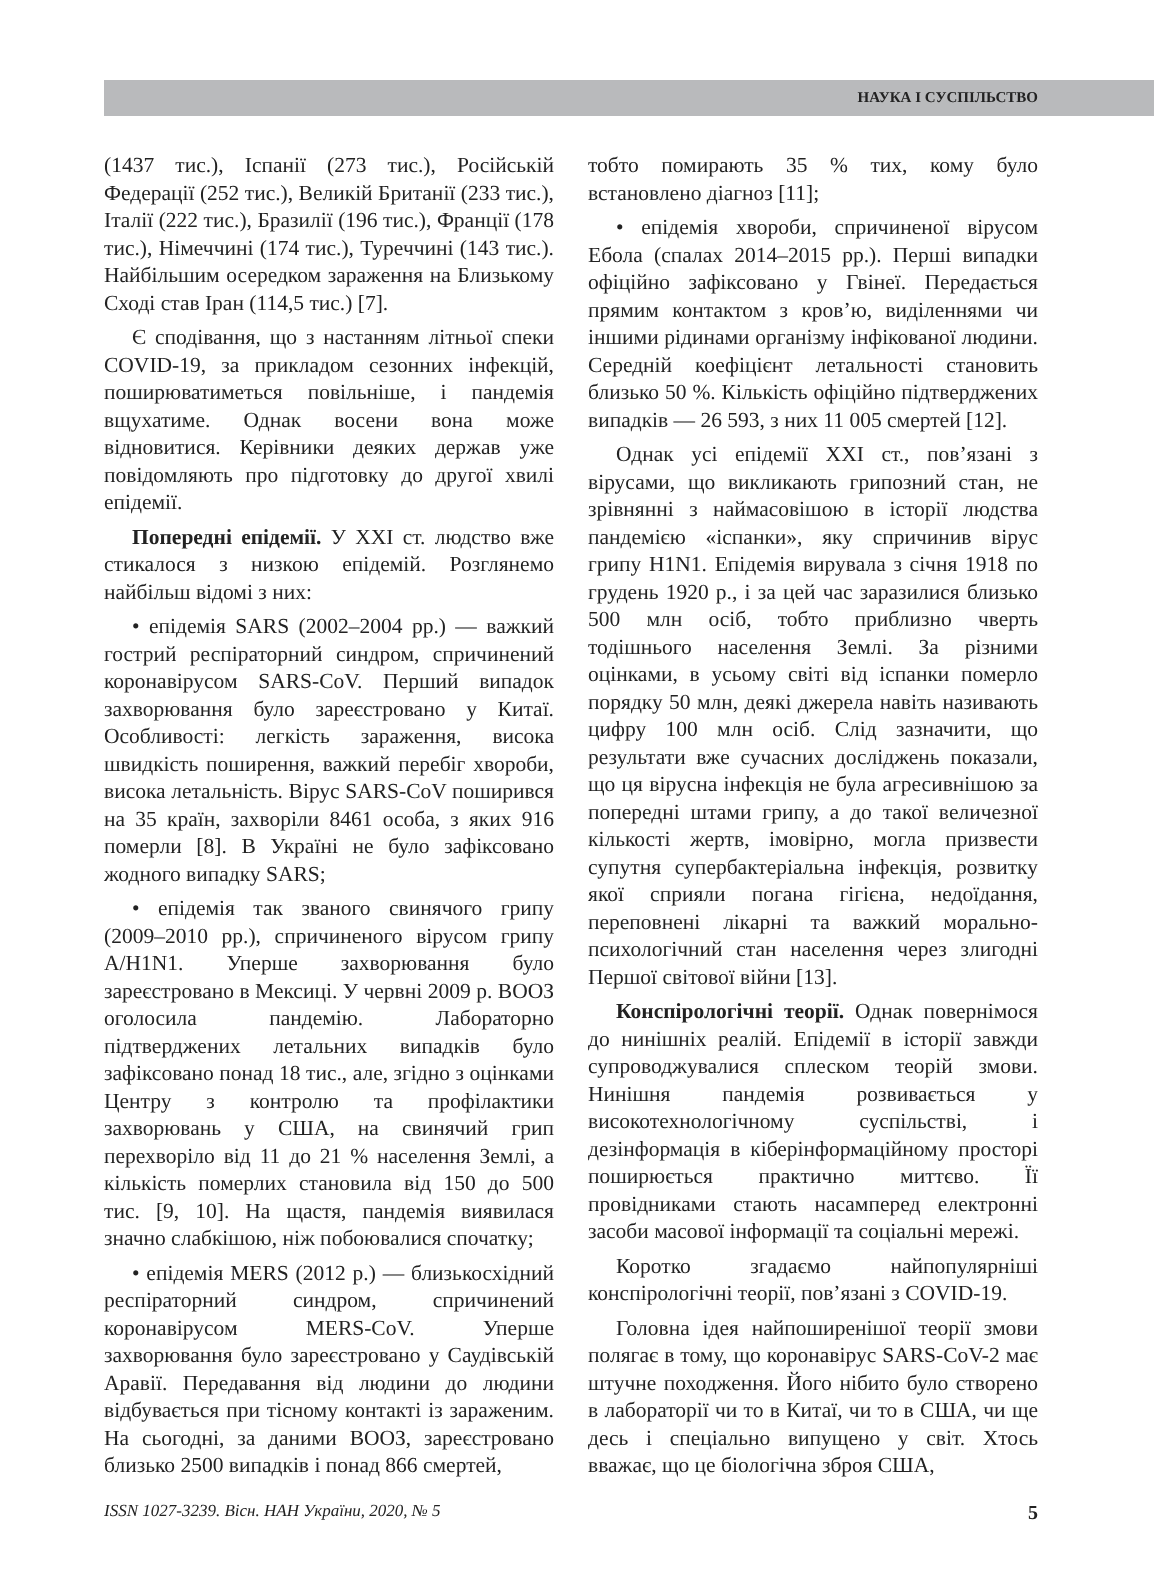НАУКА І СУСПІЛЬСТВО
(1437 тис.), Іспанії (273 тис.), Російській Федерації (252 тис.), Великій Британії (233 тис.), Італії (222 тис.), Бразилії (196 тис.), Франції (178 тис.), Німеччині (174 тис.), Туреччині (143 тис.). Найбільшим осередком зараження на Близькому Сході став Іран (114,5 тис.) [7].
Є сподівання, що з настанням літньої спеки COVID-19, за прикладом сезонних інфекцій, поширюватиметься повільніше, і пандемія вщухатиме. Однак восени вона може відновитися. Керівники деяких держав уже повідомляють про підготовку до другої хвилі епідемії.
Попередні епідемії. У XXI ст. людство вже стикалося з низкою епідемій. Розглянемо найбільш відомі з них:
• епідемія SARS (2002–2004 рр.) — важкий гострий респіраторний синдром, спричинений коронавірусом SARS-CoV. Перший випадок захворювання було зареєстровано у Китаї. Особливості: легкість зараження, висока швидкість поширення, важкий перебіг хвороби, висока летальність. Вірус SARS-CoV поширився на 35 країн, захворіли 8461 особа, з яких 916 померли [8]. В Україні не було зафіксовано жодного випадку SARS;
• епідемія так званого свинячого грипу (2009–2010 рр.), спричиненого вірусом грипу A/H1N1. Уперше захворювання було зареєстровано в Мексиці. У червні 2009 р. ВООЗ оголосила пандемію. Лабораторно підтверджених летальних випадків було зафіксовано понад 18 тис., але, згідно з оцінками Центру з контролю та профілактики захворювань у США, на свинячий грип перехворіло від 11 до 21 % населення Землі, а кількість померлих становила від 150 до 500 тис. [9, 10]. На щастя, пандемія виявилася значно слабкішою, ніж побоювалися спочатку;
• епідемія MERS (2012 р.) — близькосхідний респіраторний синдром, спричинений коронавірусом MERS-CoV. Уперше захворювання було зареєстровано у Саудівській Аравії. Передавання від людини до людини відбувається при тісному контакті із зараженим. На сьогодні, за даними ВООЗ, зареєстровано близько 2500 випадків і понад 866 смертей,
тобто помирають 35 % тих, кому було встановлено діагноз [11];
• епідемія хвороби, спричиненої вірусом Ебола (спалах 2014–2015 рр.). Перші випадки офіційно зафіксовано у Гвінеї. Передається прямим контактом з кров’ю, виділеннями чи іншими рідинами організму інфікованої людини. Середній коефіцієнт летальності становить близько 50 %. Кількість офіційно підтверджених випадків — 26 593, з них 11 005 смертей [12].
Однак усі епідемії XXI ст., пов’язані з вірусами, що викликають грипозний стан, не зрівнянні з наймасовішою в історії людства пандемією «іспанки», яку спричинив вірус грипу H1N1. Епідемія вирувала з січня 1918 по грудень 1920 р., і за цей час заразилися близько 500 млн осіб, тобто приблизно чверть тодішнього населення Землі. За різними оцінками, в усьому світі від іспанки померло порядку 50 млн, деякі джерела навіть називають цифру 100 млн осіб. Слід зазначити, що результати вже сучасних досліджень показали, що ця вірусна інфекція не була агресивнішою за попередні штами грипу, а до такої величезної кількості жертв, імовірно, могла призвести супутня супербактеріальна інфекція, розвитку якої сприяли погана гігієна, недоїдання, переповнені лікарні та важкий морально-психологічний стан населення через злигодні Першої світової війни [13].
Конспірологічні теорії. Однак повернімося до нинішніх реалій. Епідемії в історії завжди супроводжувалися сплеском теорій змови. Нинішня пандемія розвивається у високотехнологічному суспільстві, і дезінформація в кіберінформаційному просторі поширюється практично миттєво. Її провідниками стають насамперед електронні засоби масової інформації та соціальні мережі.
Коротко згадаємо найпопулярніші конспірологічні теорії, пов’язані з COVID-19.
Головна ідея найпоширенішої теорії змови полягає в тому, що коронавірус SARS-CoV-2 має штучне походження. Його нібито було створено в лабораторії чи то в Китаї, чи то в США, чи ще десь і спеціально випущено у світ. Хтось вважає, що це біологічна зброя США,
ISSN 1027-3239. Вісн. НАН України, 2020, № 5 5